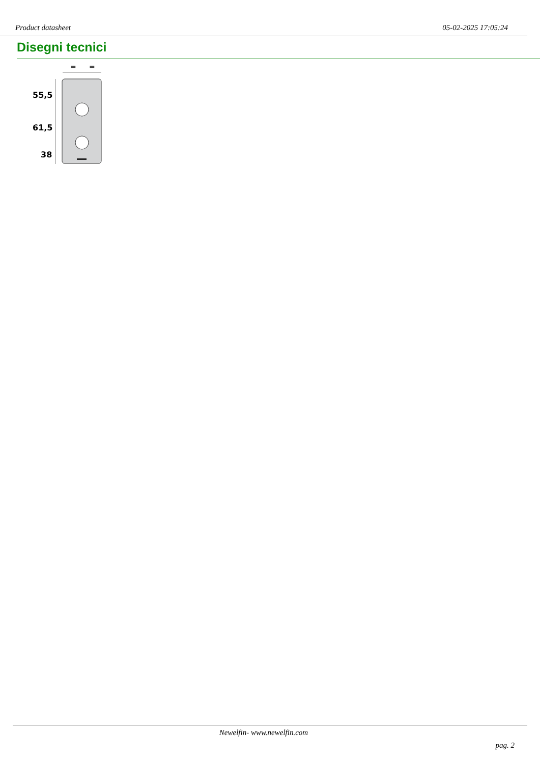Product datasheet 05-02-2025 17:05:24
Disegni tecnici
=
=
55,5
61,5
38
Newelfin- www.newelfin.com
pag. 2